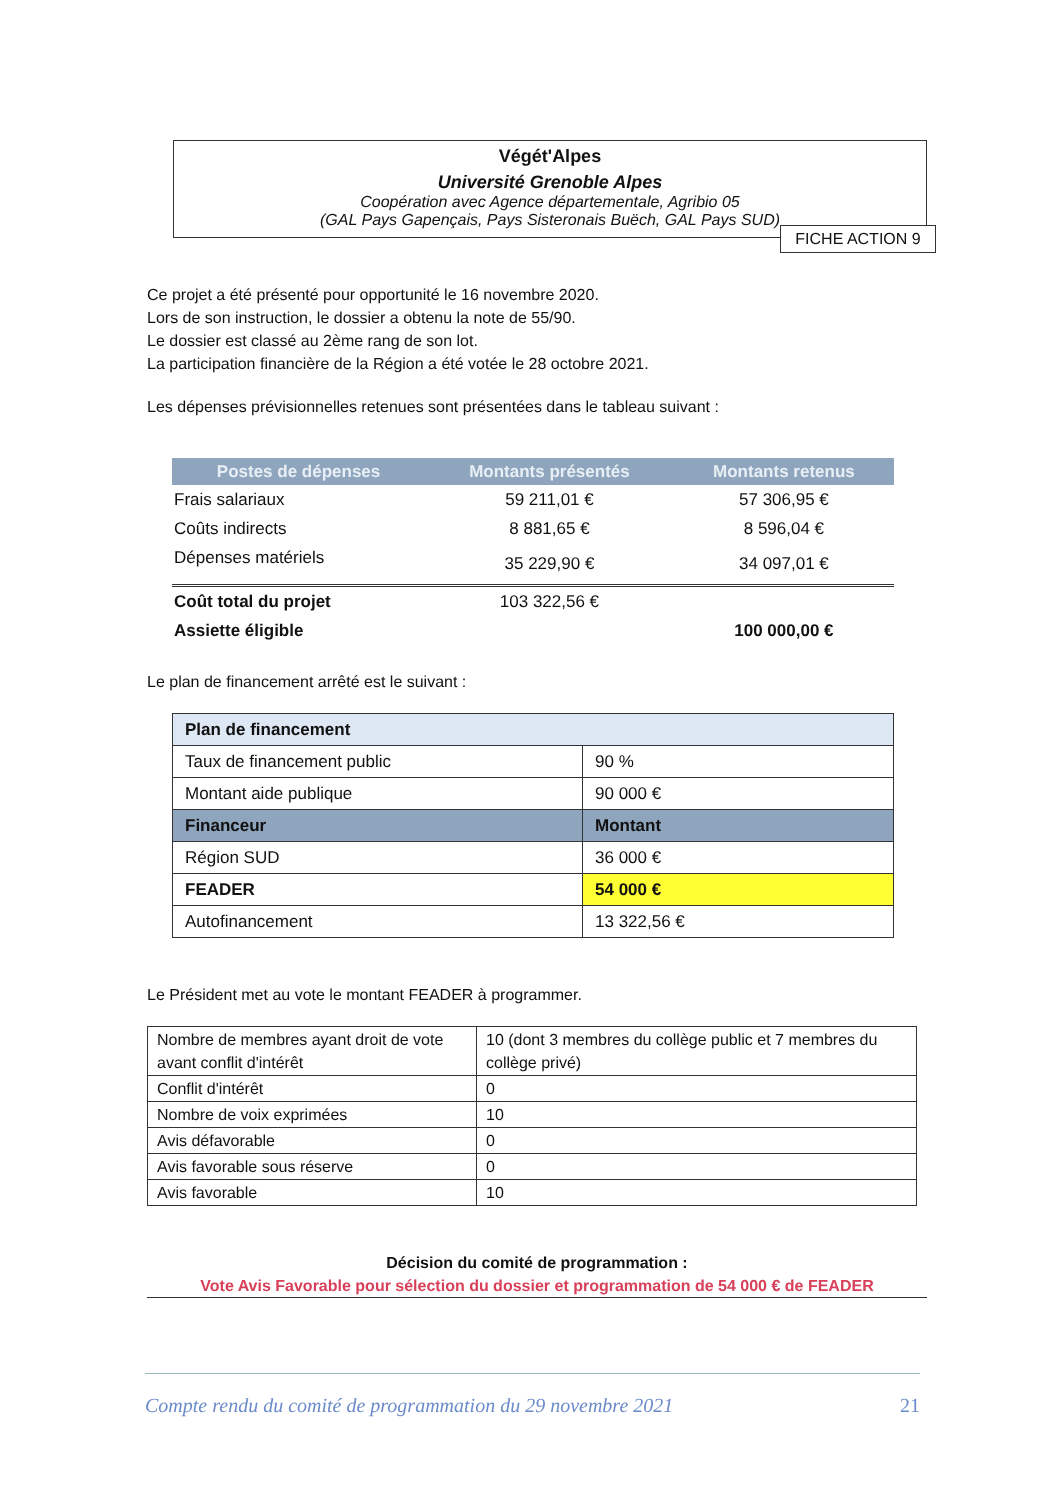Végét'Alpes
Université Grenoble Alpes
Coopération avec Agence départementale, Agribio 05
(GAL Pays Gapençais, Pays Sisteronais Buëch, GAL Pays SUD)
FICHE ACTION 9
Ce projet a été présenté pour opportunité le 16 novembre 2020.
Lors de son instruction, le dossier a obtenu la note de 55/90.
Le dossier est classé au 2ème rang de son lot.
La participation financière de la Région a été votée le 28 octobre 2021.
Les dépenses prévisionnelles retenues sont présentées dans le tableau suivant :
| Postes de dépenses | Montants présentés | Montants retenus |
| --- | --- | --- |
| Frais salariaux | 59 211,01 € | 57 306,95 € |
| Coûts indirects | 8 881,65 € | 8 596,04 € |
| Dépenses matériels | 35 229,90 € | 34 097,01 € |
| Coût total du projet | 103 322,56 € | |
| Assiette éligible | | 100 000,00 € |
Le plan de financement arrêté est le suivant :
| Plan de financement | |
| Taux de financement public | 90 % |
| Montant aide publique | 90 000 € |
| Financeur | Montant |
| Région SUD | 36 000 € |
| FEADER | 54 000 € |
| Autofinancement | 13 322,56 € |
Le Président met au vote le montant FEADER à programmer.
| Nombre de membres ayant droit de vote avant conflit d'intérêt | 10 (dont 3 membres du collège public et 7 membres du collège privé) |
| Conflit d'intérêt | 0 |
| Nombre de voix exprimées | 10 |
| Avis défavorable | 0 |
| Avis favorable sous réserve | 0 |
| Avis favorable | 10 |
Décision du comité de programmation :
Vote Avis Favorable pour sélection du dossier et programmation de 54 000 € de FEADER
Compte rendu du comité de programmation du 29 novembre 2021 21